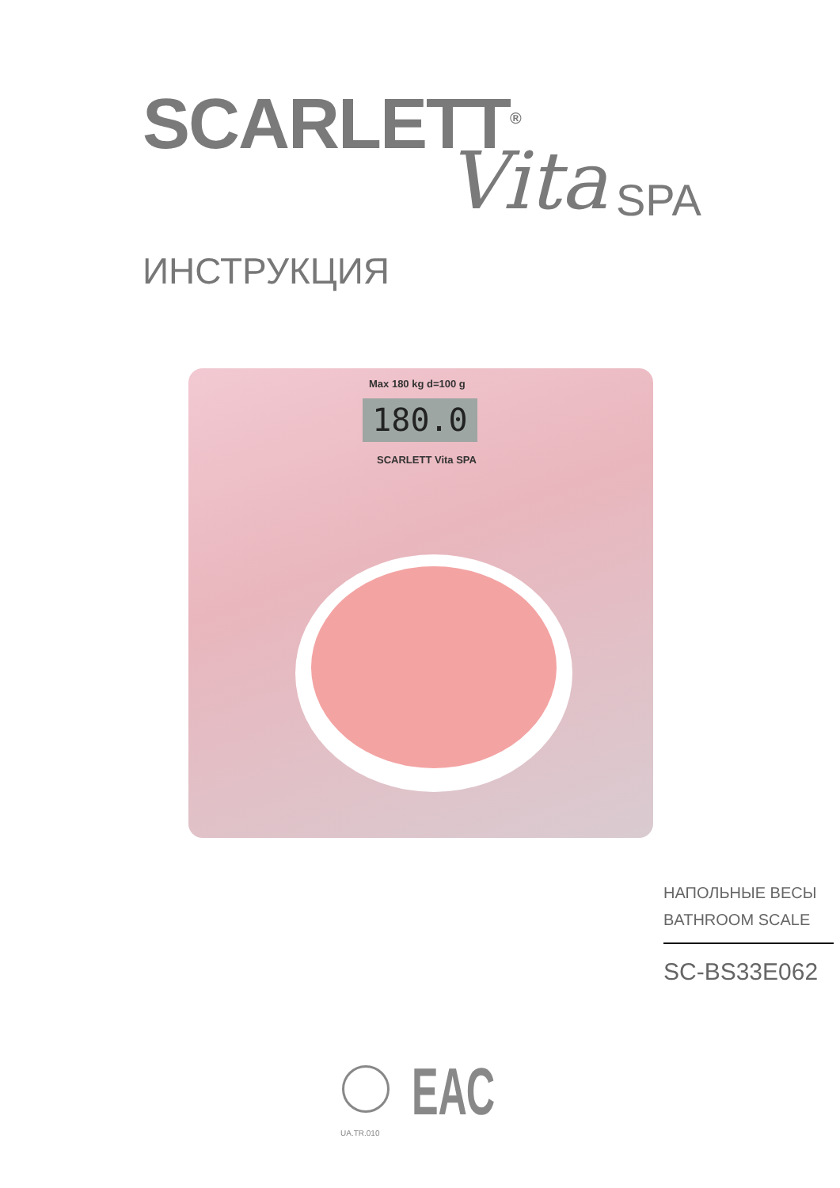SCARLETT<sup>®</sup>
Vita SPA
ИНСТРУКЦИЯ
Max 180 kg d=100 g
180.0
SCARLETT Vita SPA
НАПОЛЬНЫЕ ВЕСЫ
BATHROOM SCALE
SC-BS33E062
UA.TR.010
ЕАС